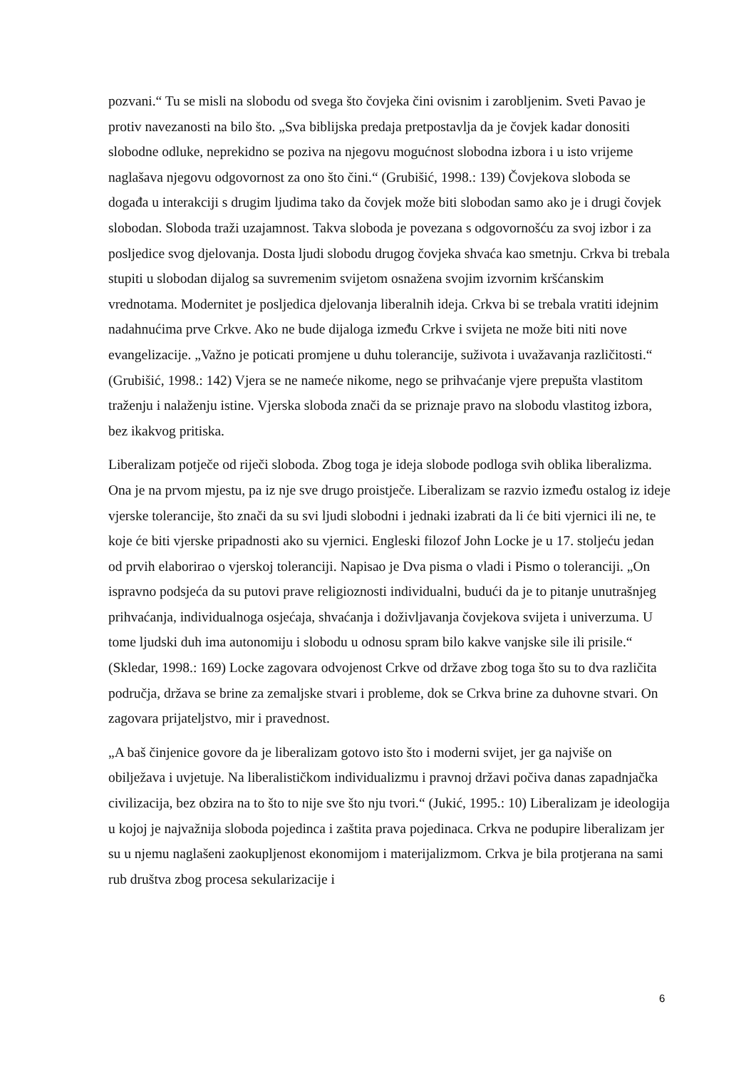pozvani.“ Tu se misli na slobodu od svega što čovjeka čini ovisnim i zarobljenim. Sveti Pavao je protiv navezanosti na bilo što. „Sva biblijska predaja pretpostavlja da je čovjek kadar donositi slobodne odluke, neprekidno se poziva na njegovu mogućnost slobodna izbora i u isto vrijeme naglašava njegovu odgovornost za ono što čini.“ (Grubišić, 1998.: 139) Čovjekova sloboda se događa u interakciji s drugim ljudima tako da čovjek može biti slobodan samo ako je i drugi čovjek slobodan. Sloboda traži uzajamnost. Takva sloboda je povezana s odgovornošću za svoj izbor i za posljedice svog djelovanja. Dosta ljudi slobodu drugog čovjeka shvaća kao smetnju. Crkva bi trebala stupiti u slobodan dijalog sa suvremenim svijetom osnažena svojim izvornim kršćanskim vrednotama. Modernitet je posljedica djelovanja liberalnih ideja. Crkva bi se trebala vratiti idejnim nadahnućima prve Crkve. Ako ne bude dijaloga između Crkve i svijeta ne može biti niti nove evangelizacije. „Važno je poticati promjene u duhu tolerancije, suživota i uvažavanja različitosti.“ (Grubišić, 1998.: 142) Vjera se ne nameće nikome, nego se prihvaćanje vjere prepušta vlastitom traženju i nalaženju istine. Vjerska sloboda znači da se priznaje pravo na slobodu vlastitog izbora, bez ikakvog pritiska.
Liberalizam potječe od riječi sloboda. Zbog toga je ideja slobode podloga svih oblika liberalizma. Ona je na prvom mjestu, pa iz nje sve drugo proistječe. Liberalizam se razvio između ostalog iz ideje vjerske tolerancije, što znači da su svi ljudi slobodni i jednaki izabrati da li će biti vjernici ili ne, te koje će biti vjerske pripadnosti ako su vjernici. Engleski filozof John Locke je u 17. stoljeću jedan od prvih elaborirao o vjerskoj toleranciji. Napisao je Dva pisma o vladi i Pismo o toleranciji. „On ispravno podsjeća da su putovi prave religioznosti individualni, budući da je to pitanje unutrašnjeg prihvaćanja, individualnoga osjećaja, shvaćanja i doživljavanja čovjekova svijeta i univerzuma. U tome ljudski duh ima autonomiju i slobodu u odnosu spram bilo kakve vanjske sile ili prisile.“ (Skledar, 1998.: 169) Locke zagovara odvojenost Crkve od države zbog toga što su to dva različita područja, država se brine za zemaljske stvari i probleme, dok se Crkva brine za duhovne stvari. On zagovara prijateljstvo, mir i pravednost.
„A baš činjenice govore da je liberalizam gotovo isto što i moderni svijet, jer ga najviše on obilježava i uvjetuje. Na liberalističkom individualizmu i pravnoj državi počiva danas zapadnjačka civilizacija, bez obzira na to što to nije sve što nju tvori.“ (Jukić, 1995.: 10) Liberalizam je ideologija u kojoj je najvažnija sloboda pojedinca i zaštita prava pojedinaca. Crkva ne podupire liberalizam jer su u njemu naglašeni zaokupljenost ekonomijom i materijalizmom. Crkva je bila protjerana na sami rub društva zbog procesa sekularizacije i
6